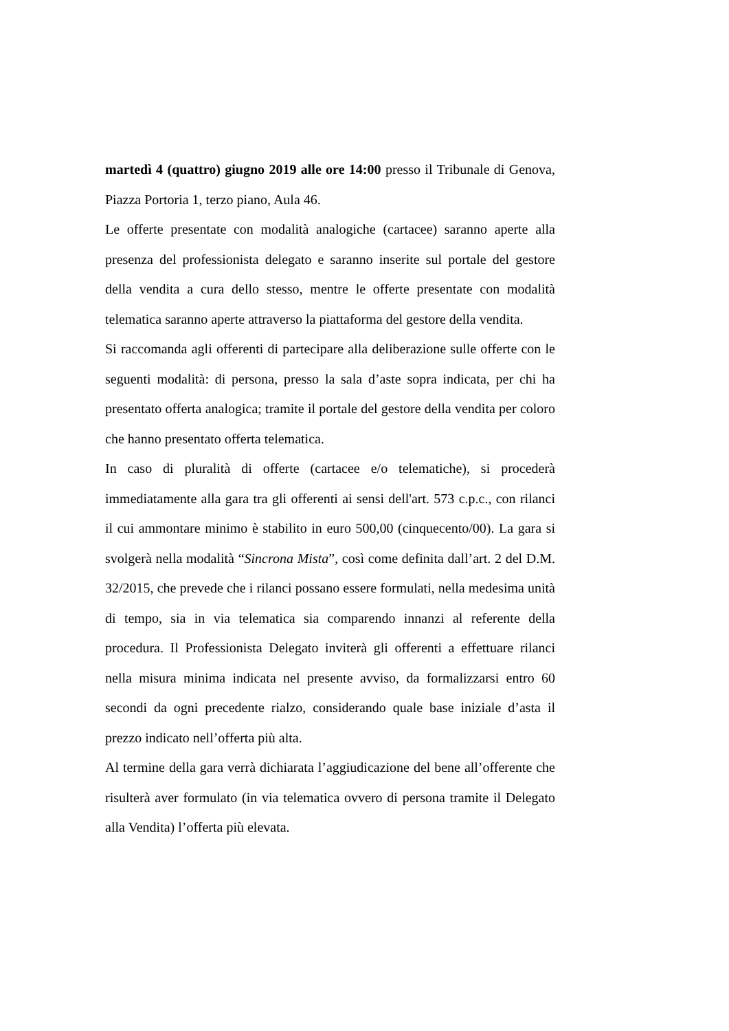martedì 4 (quattro) giugno 2019 alle ore 14:00 presso il Tribunale di Genova, Piazza Portoria 1, terzo piano, Aula 46.
Le offerte presentate con modalità analogiche (cartacee) saranno aperte alla presenza del professionista delegato e saranno inserite sul portale del gestore della vendita a cura dello stesso, mentre le offerte presentate con modalità telematica saranno aperte attraverso la piattaforma del gestore della vendita.
Si raccomanda agli offerenti di partecipare alla deliberazione sulle offerte con le seguenti modalità: di persona, presso la sala d’aste sopra indicata, per chi ha presentato offerta analogica; tramite il portale del gestore della vendita per coloro che hanno presentato offerta telematica.
In caso di pluralità di offerte (cartacee e/o telematiche), si procederà immediatamente alla gara tra gli offerenti ai sensi dell'art. 573 c.p.c., con rilanci il cui ammontare minimo è stabilito in euro 500,00 (cinquecento/00). La gara si svolgerà nella modalità “Sincrona Mista”, così come definita dall’art. 2 del D.M. 32/2015, che prevede che i rilanci possano essere formulati, nella medesima unità di tempo, sia in via telematica sia comparendo innanzi al referente della procedura. Il Professionista Delegato inviterà gli offerenti a effettuare rilanci nella misura minima indicata nel presente avviso, da formalizzarsi entro 60 secondi da ogni precedente rialzo, considerando quale base iniziale d’asta il prezzo indicato nell’offerta più alta.
Al termine della gara verrà dichiarata l’aggiudicazione del bene all’offerente che risulterà aver formulato (in via telematica ovvero di persona tramite il Delegato alla Vendita) l’offerta più elevata.